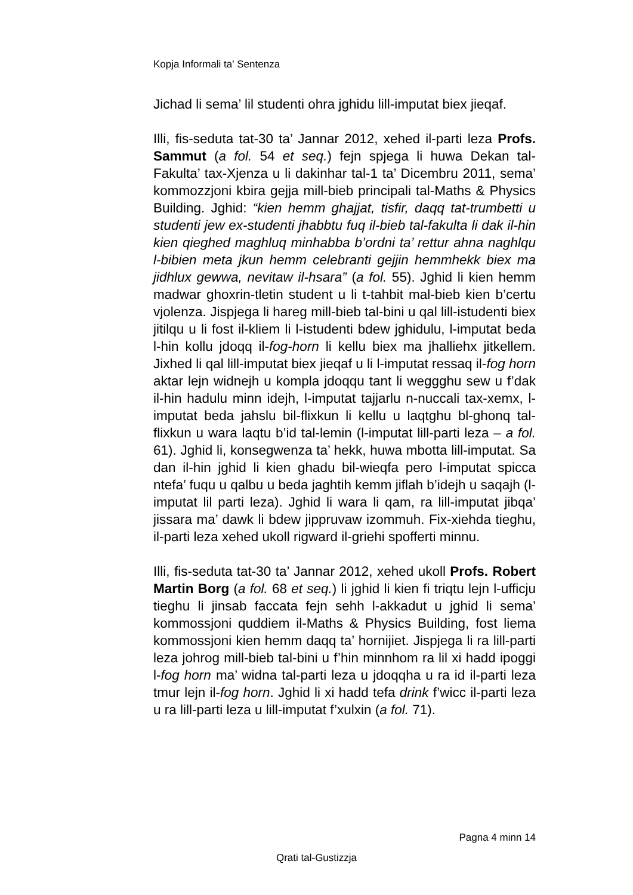Kopja Informali ta' Sentenza
Jichad li sema’ lil studenti ohra jghidu lill-imputat biex jieqaf.
Illi, fis-seduta tat-30 ta’ Jannar 2012, xehed il-parti leza Profs. Sammut (a fol. 54 et seq.) fejn spjega li huwa Dekan tal-Fakulta’ tax-Xjenza u li dakinhar tal-1 ta’ Dicembru 2011, sema’ kommozzjoni kbira gejja mill-bieb principali tal-Maths & Physics Building. Jghid: “kien hemm ghajjat, tisfir, daqq tat-trumbetti u studenti jew ex-studenti jhabbtu fuq il-bieb tal-fakulta li dak il-hin kien qieghed maghluq minhabba b’ordni ta’ rettur ahna naghlqu l-bibien meta jkun hemm celebranti gejjin hemmhekk biex ma jidhlux gewwa, nevitaw il-hsara” (a fol. 55). Jghid li kien hemm madwar ghoxrin-tletin student u li t-tahbit mal-bieb kien b’certu vjolenza. Jispjega li hareg mill-bieb tal-bini u qal lill-istudenti biex jitilqu u li fost il-kliem li l-istudenti bdew jghidulu, l-imputat beda l-hin kollu jdoqq il-fog-horn li kellu biex ma jhalliehx jitkellem. Jixhed li qal lill-imputat biex jieqaf u li l-imputat ressaq il-fog horn aktar lejn widnejh u kompla jdoqqu tant li weggghu sew u f’dak il-hin hadulu minn idejh, l-imputat tajjarlu n-nuccali tax-xemx, l-imputat beda jahslu bil-flixkun li kellu u laqtghu bl-ghonq tal-flixkun u wara laqtu b’id tal-lemin (l-imputat lill-parti leza – a fol. 61). Jghid li, konsegwenza ta’ hekk, huwa mbotta lill-imputat. Sa dan il-hin jghid li kien ghadu bil-wieqfa pero l-imputat spicca ntefa’ fuqu u qalbu u beda jaghtih kemm jiflah b’idejh u saqajh (l-imputat lil parti leza). Jghid li wara li qam, ra lill-imputat jibqa’ jissara ma’ dawk li bdew jippruvaw izommuh. Fix-xiehda tieghu, il-parti leza xehed ukoll rigward il-griehi spofferti minnu.
Illi, fis-seduta tat-30 ta’ Jannar 2012, xehed ukoll Profs. Robert Martin Borg (a fol. 68 et seq.) li jghid li kien fi triqtu lejn l-ufficju tieghu li jinsab faccata fejn sehh l-akkadut u jghid li sema’ kommossjoni quddiem il-Maths & Physics Building, fost liema kommossjoni kien hemm daqq ta’ hornijiet. Jispjega li ra lill-parti leza johrog mill-bieb tal-bini u f’hin minnhom ra lil xi hadd ipoggi l-fog horn ma’ widna tal-parti leza u jdoqqha u ra id il-parti leza tmur lejn il-fog horn. Jghid li xi hadd tefa drink f’wicc il-parti leza u ra lill-parti leza u lill-imputat f’xulxin (a fol. 71).
Pagna 4 minn 14
Qrati tal-Gustizzja